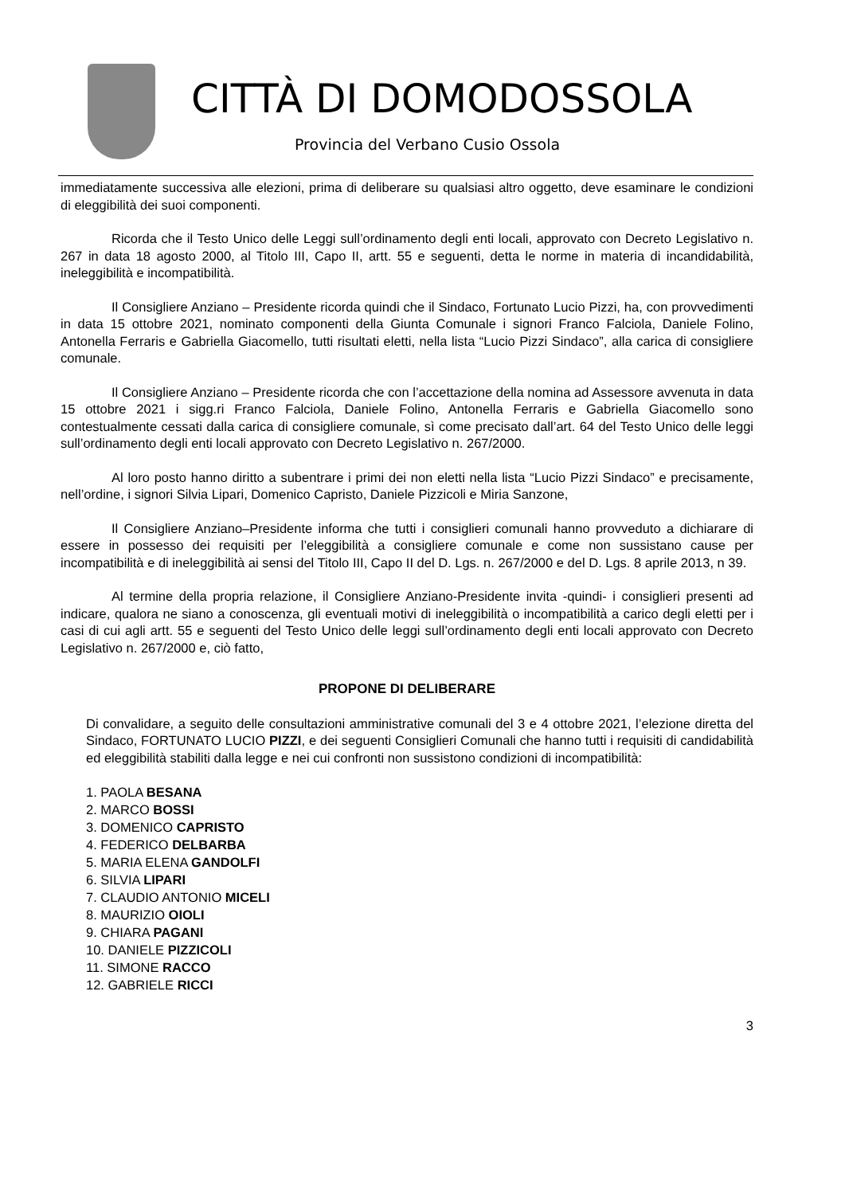CITTÀ DI DOMODOSSOLA
Provincia del Verbano Cusio Ossola
immediatamente successiva alle elezioni, prima di deliberare su qualsiasi altro oggetto, deve esaminare le condizioni di eleggibilità dei suoi componenti.
Ricorda che il Testo Unico delle Leggi sull’ordinamento degli enti locali, approvato con Decreto Legislativo n. 267 in data 18 agosto 2000, al Titolo III, Capo II, artt. 55 e seguenti, detta le norme in materia di incandidabilità, ineleggibilità e incompatibilità.
Il Consigliere Anziano – Presidente ricorda quindi che il Sindaco, Fortunato Lucio Pizzi, ha, con provvedimenti in data 15 ottobre 2021, nominato componenti della Giunta Comunale i signori Franco Falciola, Daniele Folino, Antonella Ferraris e Gabriella Giacomello, tutti risultati eletti, nella lista “Lucio Pizzi Sindaco”, alla carica di consigliere comunale.
Il Consigliere Anziano – Presidente ricorda che con l’accettazione della nomina ad Assessore avvenuta in data 15 ottobre 2021 i sigg.ri Franco Falciola, Daniele Folino, Antonella Ferraris e Gabriella Giacomello sono contestualmente cessati dalla carica di consigliere comunale, sì come precisato dall’art. 64 del Testo Unico delle leggi sull’ordinamento degli enti locali approvato con Decreto Legislativo n. 267/2000.
Al loro posto hanno diritto a subentrare i primi dei non eletti nella lista “Lucio Pizzi Sindaco” e precisamente, nell’ordine, i signori Silvia Lipari, Domenico Capristo, Daniele Pizzicoli e Miria Sanzone,
Il Consigliere Anziano–Presidente informa che tutti i consiglieri comunali hanno provveduto a dichiarare di essere in possesso dei requisiti per l’eleggibilità a consigliere comunale e come non sussistano cause per incompatibilità e di ineleggibilità ai sensi del Titolo III, Capo II del D. Lgs. n. 267/2000 e del D. Lgs. 8 aprile 2013, n 39.
Al termine della propria relazione, il Consigliere Anziano-Presidente invita -quindi- i consiglieri presenti ad indicare, qualora ne siano a conoscenza, gli eventuali motivi di ineleggibilità o incompatibilità a carico degli eletti per i casi di cui agli artt. 55 e seguenti del Testo Unico delle leggi sull’ordinamento degli enti locali approvato con Decreto Legislativo n. 267/2000 e, ciò fatto,
PROPONE DI DELIBERARE
Di convalidare, a seguito delle consultazioni amministrative comunali del 3 e 4 ottobre 2021, l’elezione diretta del Sindaco, FORTUNATO LUCIO PIZZI, e dei seguenti Consiglieri Comunali che hanno tutti i requisiti di candidabilità ed eleggibilità stabiliti dalla legge e nei cui confronti non sussistono condizioni di incompatibilità:
1. PAOLA BESANA
2. MARCO BOSSI
3. DOMENICO CAPRISTO
4. FEDERICO DELBARBA
5. MARIA ELENA GANDOLFI
6. SILVIA LIPARI
7. CLAUDIO ANTONIO MICELI
8. MAURIZIO OIOLI
9. CHIARA PAGANI
10. DANIELE PIZZICOLI
11. SIMONE RACCO
12. GABRIELE RICCI
3